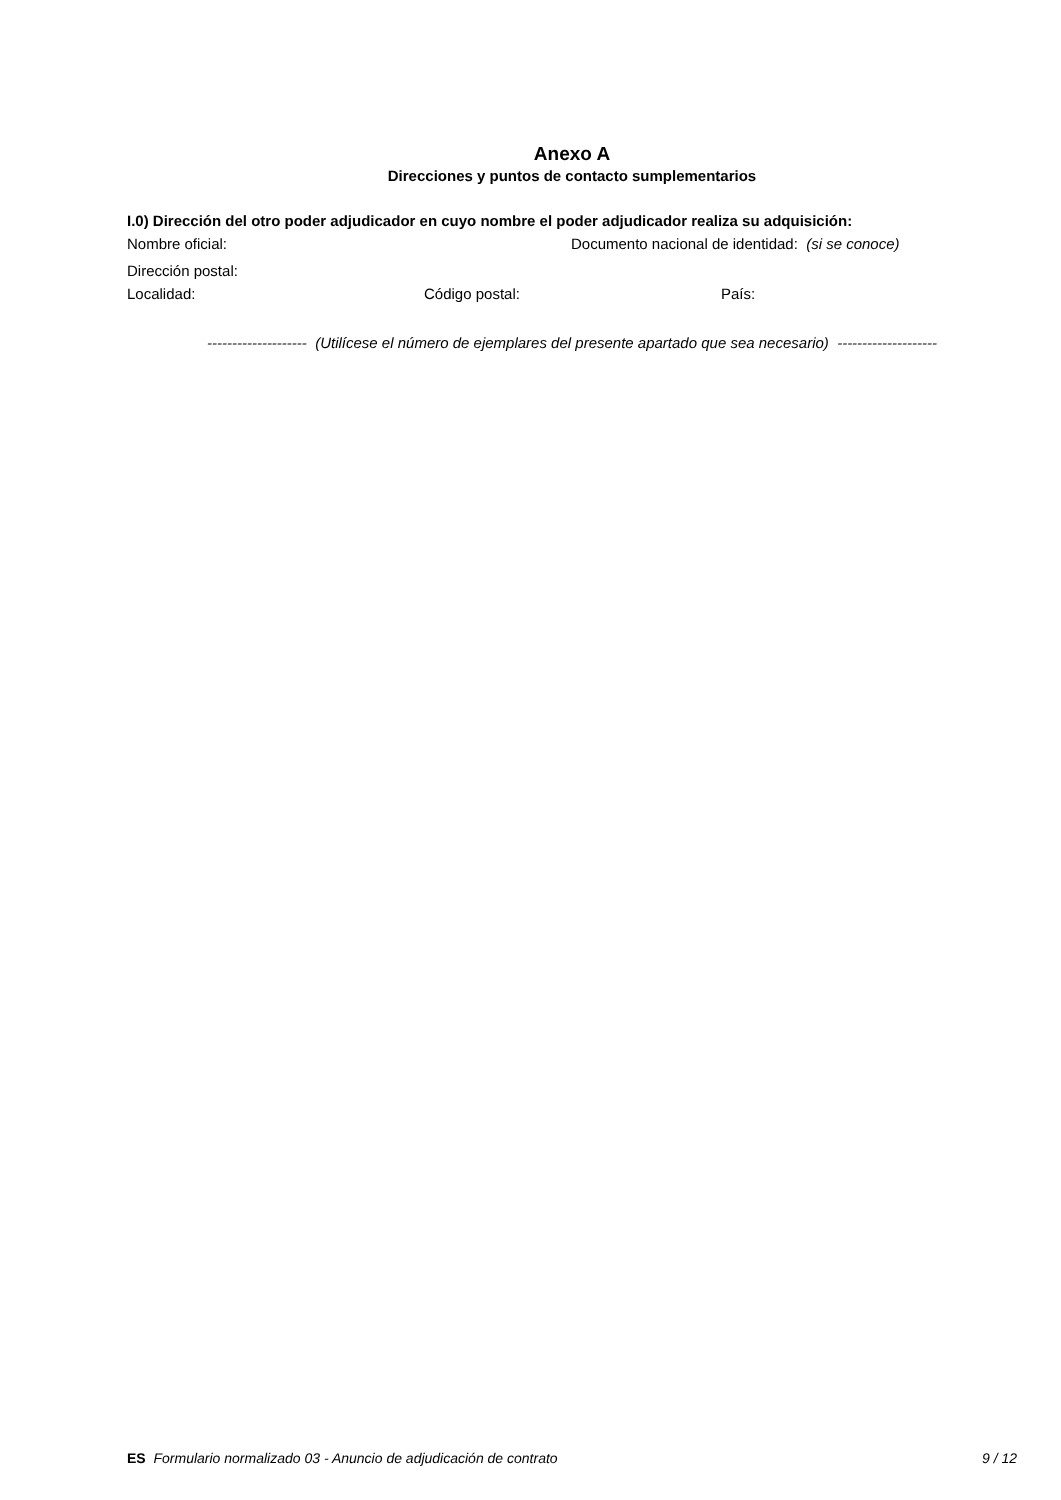Anexo A
Direcciones y puntos de contacto sumplementarios
I.0) Dirección del otro poder adjudicador en cuyo nombre el poder adjudicador realiza su adquisición:
Nombre oficial: Documento nacional de identidad: (si se conoce)
Dirección postal:
Localidad: Código postal: País:
-------------------- (Utilícese el número de ejemplares del presente apartado que sea necesario) --------------------
ES Formulario normalizado 03 - Anuncio de adjudicación de contrato
9 / 12